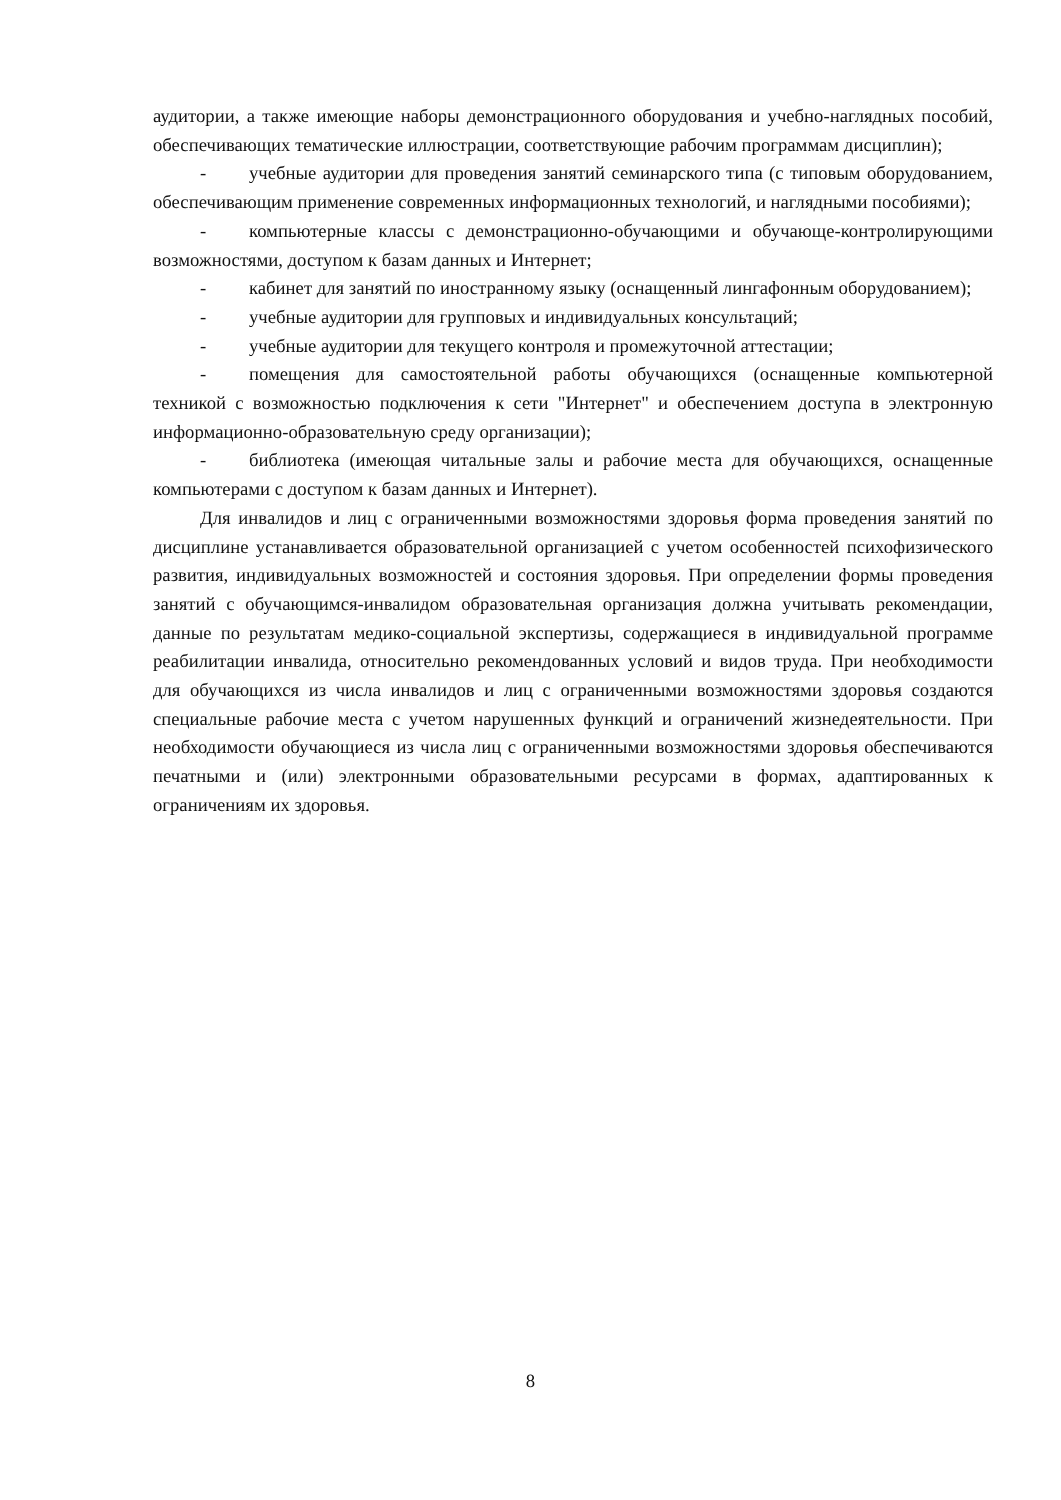аудитории, а также имеющие наборы демонстрационного оборудования и учебно-наглядных пособий, обеспечивающих тематические иллюстрации, соответствующие рабочим программам дисциплин);
- учебные аудитории для проведения занятий семинарского типа (с типовым оборудованием, обеспечивающим применение современных информационных технологий, и наглядными пособиями);
- компьютерные классы с демонстрационно-обучающими и обучающе-контролирующими возможностями, доступом к базам данных и Интернет;
- кабинет для занятий по иностранному языку (оснащенный лингафонным оборудованием);
- учебные аудитории для групповых и индивидуальных консультаций;
- учебные аудитории для текущего контроля и промежуточной аттестации;
- помещения для самостоятельной работы обучающихся (оснащенные компьютерной техникой с возможностью подключения к сети "Интернет" и обеспечением доступа в электронную информационно-образовательную среду организации);
- библиотека (имеющая читальные залы и рабочие места для обучающихся, оснащенные компьютерами с доступом к базам данных и Интернет).
Для инвалидов и лиц с ограниченными возможностями здоровья форма проведения занятий по дисциплине устанавливается образовательной организацией с учетом особенностей психофизического развития, индивидуальных возможностей и состояния здоровья. При определении формы проведения занятий с обучающимся-инвалидом образовательная организация должна учитывать рекомендации, данные по результатам медико-социальной экспертизы, содержащиеся в индивидуальной программе реабилитации инвалида, относительно рекомендованных условий и видов труда. При необходимости для обучающихся из числа инвалидов и лиц с ограниченными возможностями здоровья создаются специальные рабочие места с учетом нарушенных функций и ограничений жизнедеятельности. При необходимости обучающиеся из числа лиц с ограниченными возможностями здоровья обеспечиваются печатными и (или) электронными образовательными ресурсами в формах, адаптированных к ограничениям их здоровья.
8